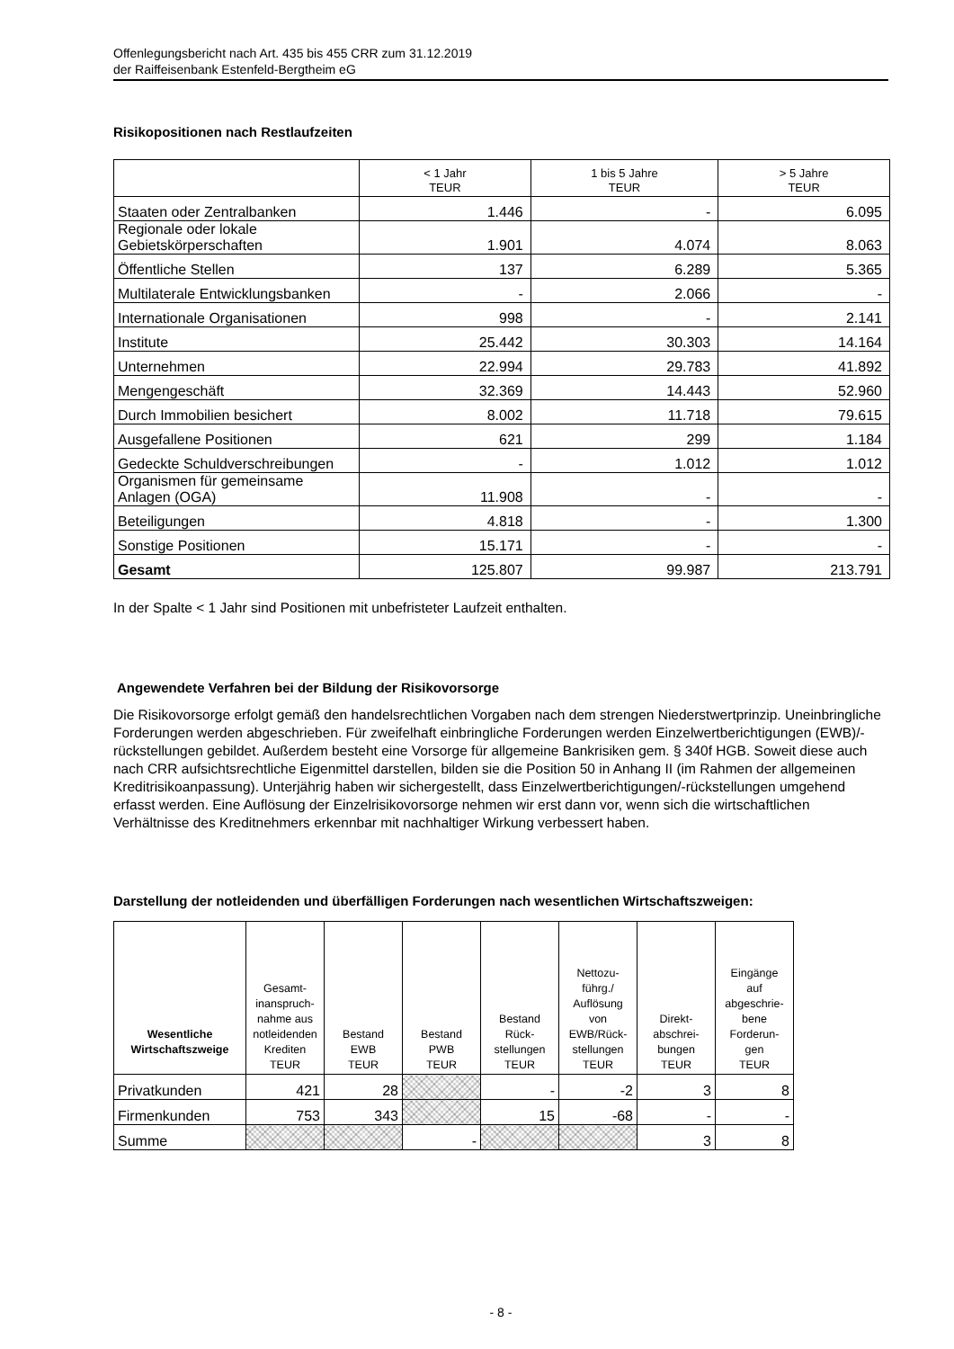Offenlegungsbericht nach Art. 435 bis 455 CRR zum 31.12.2019
der Raiffeisenbank Estenfeld-Bergtheim eG
Risikopositionen nach Restlaufzeiten
| | < 1 Jahr TEUR | 1 bis 5 Jahre TEUR | > 5 Jahre TEUR |
| --- | --- | --- | --- |
| Staaten oder Zentralbanken | 1.446 | - | 6.095 |
| Regionale oder lokale Gebietskörperschaften | 1.901 | 4.074 | 8.063 |
| Öffentliche Stellen | 137 | 6.289 | 5.365 |
| Multilaterale Entwicklungsbanken | - | 2.066 | - |
| Internationale Organisationen | 998 | - | 2.141 |
| Institute | 25.442 | 30.303 | 14.164 |
| Unternehmen | 22.994 | 29.783 | 41.892 |
| Mengengeschäft | 32.369 | 14.443 | 52.960 |
| Durch Immobilien besichert | 8.002 | 11.718 | 79.615 |
| Ausgefallene Positionen | 621 | 299 | 1.184 |
| Gedeckte Schuldverschreibungen | - | 1.012 | 1.012 |
| Organismen für gemeinsame Anlagen (OGA) | 11.908 | - | - |
| Beteiligungen | 4.818 | - | 1.300 |
| Sonstige Positionen | 15.171 | - | - |
| Gesamt | 125.807 | 99.987 | 213.791 |
In der Spalte < 1 Jahr sind Positionen mit unbefristeter Laufzeit enthalten.
Angewendete Verfahren bei der Bildung der Risikovorsorge
Die Risikovorsorge erfolgt gemäß den handelsrechtlichen Vorgaben nach dem strengen Niederstwertprinzip. Uneinbringliche Forderungen werden abgeschrieben. Für zweifelhaft einbringliche Forderungen werden Einzelwertberichtigungen (EWB)/-rückstellungen gebildet. Außerdem besteht eine Vorsorge für allgemeine Bankrisiken gem. § 340f HGB. Soweit diese auch nach CRR aufsichtsrechtliche Eigenmittel darstellen, bilden sie die Position 50 in Anhang II (im Rahmen der allgemeinen Kreditrisikoanpassung). Unterjährig haben wir sichergestellt, dass Einzelwertberichtigungen/-rückstellungen umgehend erfasst werden. Eine Auflösung der Einzelrisikovorsorge nehmen wir erst dann vor, wenn sich die wirtschaftlichen Verhältnisse des Kreditnehmers erkennbar mit nachhaltiger Wirkung verbessert haben.
Darstellung der notleidenden und überfälligen Forderungen nach wesentlichen Wirtschaftszweigen:
| Wesentliche Wirtschaftszweige | Gesamt- inanspruch- nahme aus notleidenden Krediten TEUR | Bestand EWB TEUR | Bestand PWB TEUR | Bestand Rück- stellungen TEUR | Nettozu- führg./ Auflösung von EWB/Rück- stellungen TEUR | Direkt- abschrei- bungen TEUR | Eingänge auf abgeschrie- bene Forderun- gen TEUR |
| --- | --- | --- | --- | --- | --- | --- | --- |
| Privatkunden | 421 | 28 | | - | -2 | 3 | 8 |
| Firmenkunden | 753 | 343 | | 15 | -68 | - | - |
| Summe | | | - | | | 3 | 8 |
- 8 -